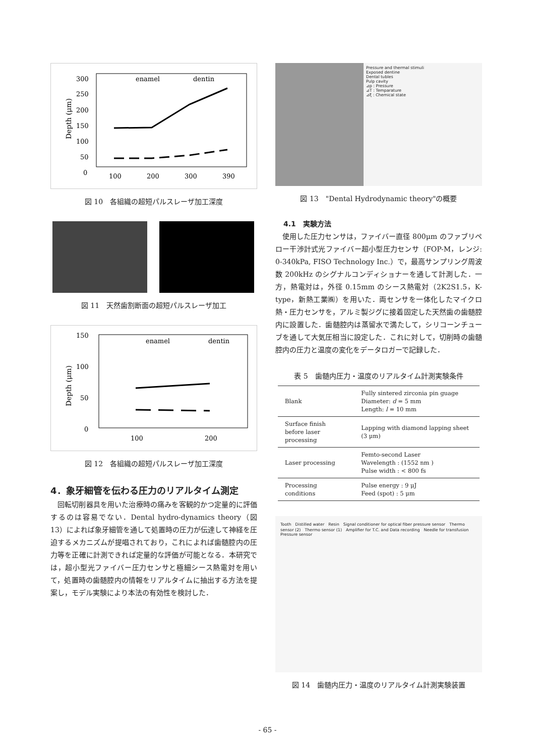300
250
200
150
100
50
0
Depth (μm)
enamel
dentin
100
200
300
390
図 10　各組織の超短パルスレーザ加工深度
図 11　天然歯割断面の超短パルスレーザ加工
150
100
50
0
Depth (μm)
enamel
dentin
100
200
図 12　各組織の超短パルスレーザ加工深度
4．象牙細管を伝わる圧力のリアルタイム測定
回転切削器具を用いた治療時の痛みを客観的かつ定量的に評価するのは容易でない．Dental hydro-dynamics theory（図 13）によれば象牙細管を通して処置時の圧力が伝達して神経を圧迫するメカニズムが提唱されており，これによれば歯髄腔内の圧力等を正確に計測できれば定量的な評価が可能となる．本研究では，超小型光ファイバー圧力センサと極細シース熱電対を用いて，処置時の歯髄腔内の情報をリアルタイムに抽出する方法を提案し，モデル実験により本法の有効性を検討した．
Pressure and thermal stimuli
Exposed dentine
Dental tubles
Pulp cavity
⊿p : Pressure
⊿T : Temparature
⊿ξ : Chemical state
図 13　"Dental Hydrodynamic theory"の概要
4.1　実験方法
使用した圧力センサは，ファイバー直径 800μm のファブリペロー干渉計式光ファイバー超小型圧力センサ（FOP-M，レンジ: 0-340kPa, FISO Technology Inc.）で，最高サンプリング周波数 200kHz のシグナルコンディショナーを通して計測した．一方，熱電対は，外径 0.15mm のシース熱電対（2K2S1.5，K-type，新熱工業㈱）を用いた．両センサを一体化したマイクロ熱・圧力センサを，アルミ製ジグに接着固定した天然歯の歯髄腔内に設置した．歯髄腔内は蒸留水で満たして，シリコーンチューブを通して大気圧相当に設定した．これに対して，切削時の歯髄腔内の圧力と温度の変化をデータロガーで記録した．
表 5　歯髄内圧力・温度のリアルタイム計測実験条件
| Blank | Fully sintered zirconia pin guage Diameter: d = 5 mm Length: l = 10 mm |
| Surface finish before laser processing | Lapping with diamond lapping sheet (3 μm) |
| Laser processing | Femto-second Laser Wavelength : (1552 nm ) Pulse width : < 800 fs |
| Processing conditions | Pulse energy : 9 μJ Feed (spot) : 5 μm |
Tooth　Distilled water　Resin　Signal conditioner for optical fiber pressure sensor　Thermo sensor (2)　Thermo sensor (1)　Amplifier for T.C. and Data recording　Needle for transfusion　Pressure sensor
図 14　歯髄内圧力・温度のリアルタイム計測実験装置
- 65 -